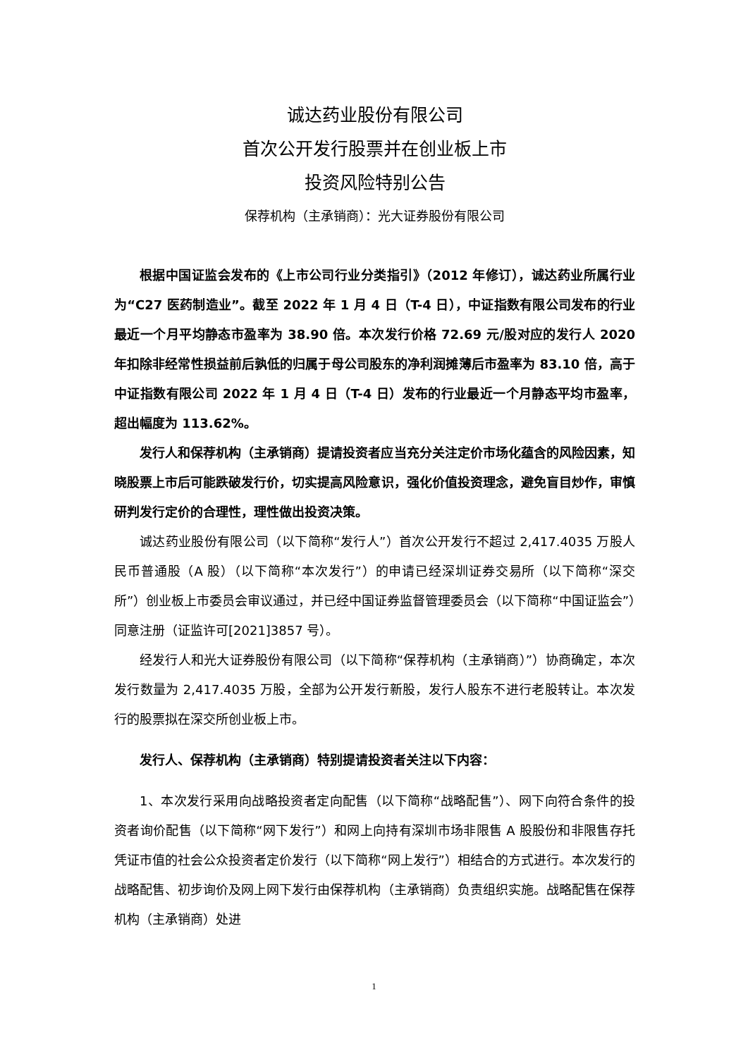诚达药业股份有限公司
首次公开发行股票并在创业板上市
投资风险特别公告
保荐机构（主承销商）：光大证券股份有限公司
根据中国证监会发布的《上市公司行业分类指引》（2012 年修订），诚达药业所属行业为“C27 医药制造业”。截至 2022 年 1 月 4 日（T-4 日），中证指数有限公司发布的行业最近一个月平均静态市盈率为 38.90 倍。本次发行价格 72.69 元/股对应的发行人 2020 年扣除非经常性损益前后孰低的归属于母公司股东的净利润摊薄后市盈率为 83.10 倍，高于中证指数有限公司 2022 年 1 月 4 日（T-4 日）发布的行业最近一个月静态平均市盈率，超出幅度为 113.62%。
发行人和保荐机构（主承销商）提请投资者应当充分关注定价市场化蕴含的风险因素，知晓股票上市后可能跌破发行价，切实提高风险意识，强化价值投资理念，避免盲目炒作，审慎研判发行定价的合理性，理性做出投资决策。
诚达药业股份有限公司（以下简称“发行人”）首次公开发行不超过 2,417.4035 万股人民币普通股（A 股）（以下简称“本次发行”）的申请已经深圳证券交易所（以下简称“深交所”）创业板上市委员会审议通过，并已经中国证券监督管理委员会（以下简称“中国证监会”）同意注册（证监许可[2021]3857 号）。
经发行人和光大证券股份有限公司（以下简称“保荐机构（主承销商）”）协商确定，本次发行数量为 2,417.4035 万股，全部为公开发行新股，发行人股东不进行老股转让。本次发行的股票拟在深交所创业板上市。
发行人、保荐机构（主承销商）特别提请投资者关注以下内容：
1、本次发行采用向战略投资者定向配售（以下简称“战略配售”）、网下向符合条件的投资者询价配售（以下简称“网下发行”）和网上向持有深圳市场非限售 A 股股份和非限售存托凭证市值的社会公众投资者定价发行（以下简称“网上发行”）相结合的方式进行。本次发行的战略配售、初步询价及网上网下发行由保荐机构（主承销商）负责组织实施。战略配售在保荐机构（主承销商）处进
1